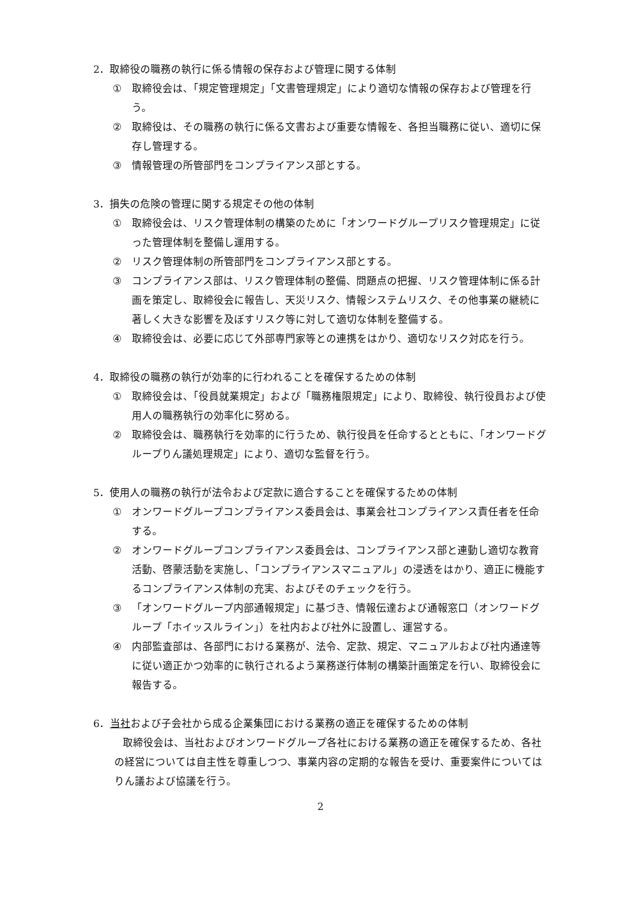2．取締役の職務の執行に係る情報の保存および管理に関する体制
① 取締役会は、「規定管理規定」「文書管理規定」により適切な情報の保存および管理を行う。
② 取締役は、その職務の執行に係る文書および重要な情報を、各担当職務に従い、適切に保存し管理する。
③ 情報管理の所管部門をコンプライアンス部とする。
3．損失の危険の管理に関する規定その他の体制
① 取締役会は、リスク管理体制の構築のために「オンワードグループリスク管理規定」に従った管理体制を整備し運用する。
② リスク管理体制の所管部門をコンプライアンス部とする。
③ コンプライアンス部は、リスク管理体制の整備、問題点の把握、リスク管理体制に係る計画を策定し、取締役会に報告し、天災リスク、情報システムリスク、その他事業の継続に著しく大きな影響を及ぼすリスク等に対して適切な体制を整備する。
④ 取締役会は、必要に応じて外部専門家等との連携をはかり、適切なリスク対応を行う。
4．取締役の職務の執行が効率的に行われることを確保するための体制
① 取締役会は、「役員就業規定」および「職務権限規定」により、取締役、執行役員および使用人の職務執行の効率化に努める。
② 取締役会は、職務執行を効率的に行うため、執行役員を任命するとともに、「オンワードグループりん議処理規定」により、適切な監督を行う。
5．使用人の職務の執行が法令および定款に適合することを確保するための体制
① オンワードグループコンプライアンス委員会は、事業会社コンプライアンス責任者を任命する。
② オンワードグループコンプライアンス委員会は、コンプライアンス部と連動し適切な教育活動、啓蒙活動を実施し、「コンプライアンスマニュアル」の浸透をはかり、適正に機能するコンプライアンス体制の充実、およびそのチェックを行う。
③ 「オンワードグループ内部通報規定」に基づき、情報伝達および通報窓口（オンワードグループ「ホイッスルライン」）を社内および社外に設置し、運営する。
④ 内部監査部は、各部門における業務が、法令、定款、規定、マニュアルおよび社内通達等に従い適正かつ効率的に執行されるよう業務遂行体制の構築計画策定を行い、取締役会に報告する。
6．当社および子会社から成る企業集団における業務の適正を確保するための体制
取締役会は、当社およびオンワードグループ各社における業務の適正を確保するため、各社の経営については自主性を尊重しつつ、事業内容の定期的な報告を受け、重要案件についてはりん議および協議を行う。
2